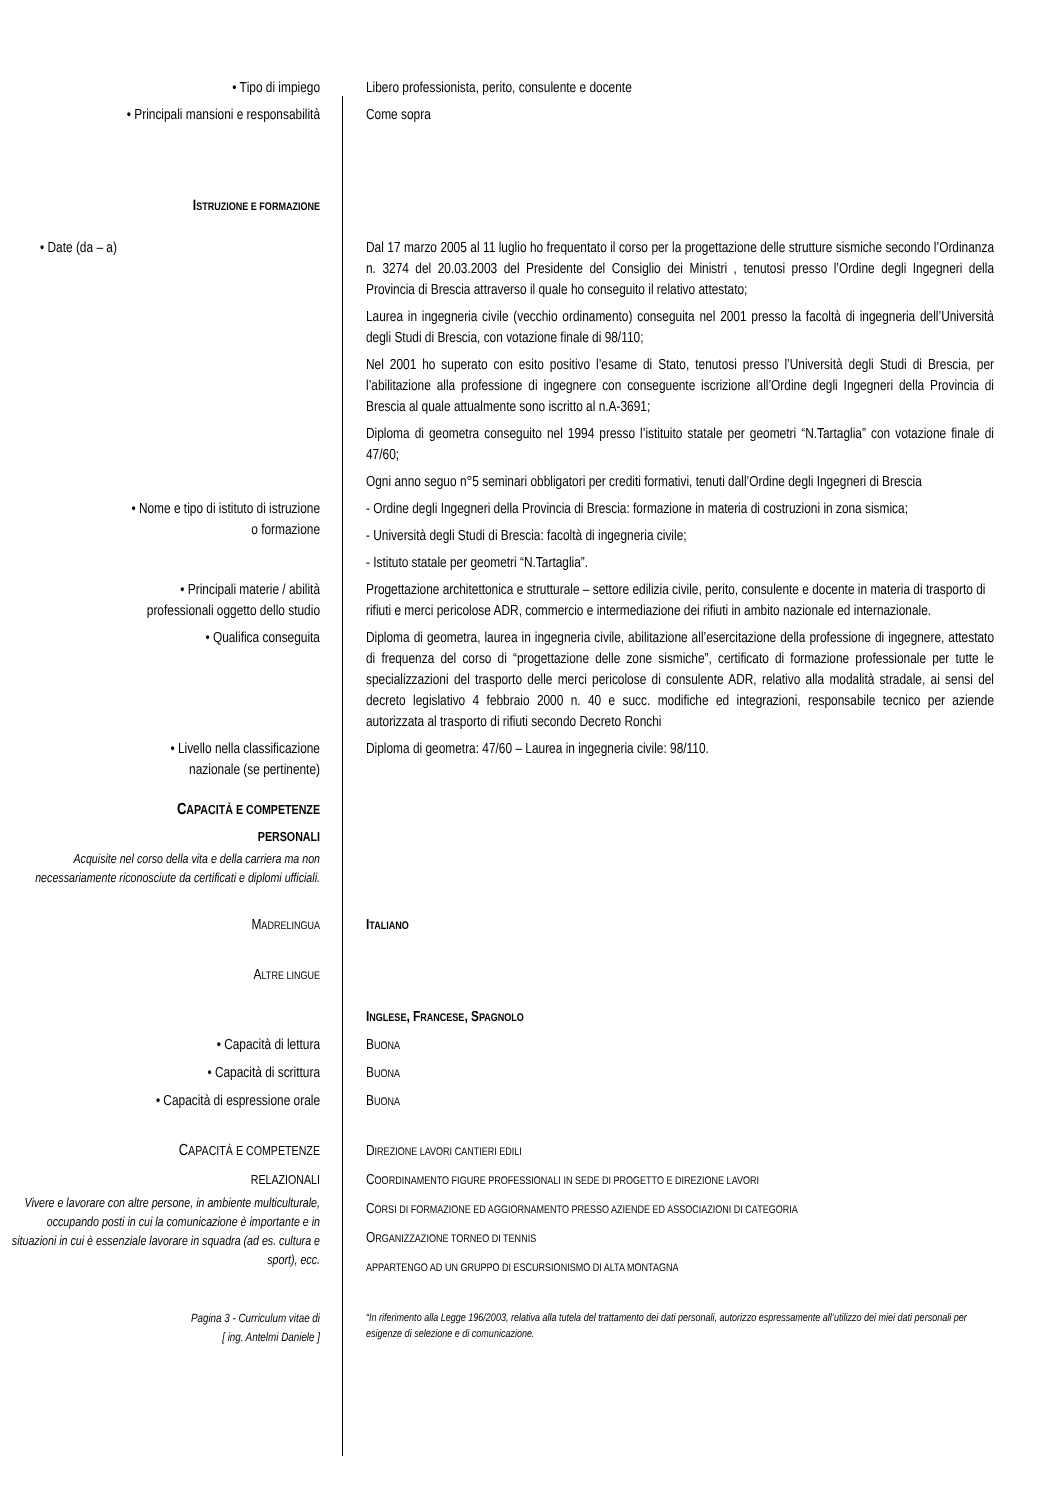• Tipo di impiego Libero professionista, perito, consulente e docente
• Principali mansioni e responsabilità
Come sopra
ISTRUZIONE E FORMAZIONE
• Date (da – a) Dal 17 marzo 2005 al 11 luglio ho frequentato il corso per la progettazione delle strutture sismiche secondo l’Ordinanza n. 3274 del 20.03.2003 del Presidente del Consiglio dei Ministri , tenutosi presso l’Ordine degli Ingegneri della Provincia di Brescia attraverso il quale ho conseguito il relativo attestato;
Laurea in ingegneria civile (vecchio ordinamento) conseguita nel 2001 presso la facoltà di ingegneria dell’Università degli Studi di Brescia, con votazione finale di 98/110;
Nel 2001 ho superato con esito positivo l’esame di Stato, tenutosi presso l’Università degli Studi di Brescia, per l’abilitazione alla professione di ingegnere con conseguente iscrizione all’Ordine degli Ingegneri della Provincia di Brescia al quale attualmente sono iscritto al n.A-3691;
Diploma di geometra conseguito nel 1994 presso l’istituito statale per geometri “N.Tartaglia” con votazione finale di 47/60;
Ogni anno seguo n°5 seminari obbligatori per crediti formativi, tenuti dall’Ordine degli Ingegneri di Brescia
• Nome e tipo di istituto di istruzione
o formazione
- Ordine degli Ingegneri della Provincia di Brescia: formazione in materia di costruzioni in zona sismica;
- Università degli Studi di Brescia: facoltà di ingegneria civile;
- Istituto statale per geometri “N.Tartaglia”.
• Principali materie / abilità
professionali oggetto dello studio
Progettazione architettonica e strutturale – settore edilizia civile, perito, consulente e docente in materia di trasporto di rifiuti e merci pericolose ADR, commercio e intermediazione dei rifiuti in ambito nazionale ed internazionale.
• Qualifica conseguita Diploma di geometra, laurea in ingegneria civile, abilitazione all’esercitazione della professione di ingegnere, attestato di frequenza del corso di “progettazione delle zone sismiche”, certificato di formazione professionale per tutte le specializzazioni del trasporto delle merci pericolose di consulente ADR, relativo alla modalità stradale, ai sensi del decreto legislativo 4 febbraio 2000 n. 40 e succ. modifiche ed integrazioni, responsabile tecnico per aziende autorizzata al trasporto di rifiuti secondo Decreto Ronchi
• Livello nella classificazione
nazionale (se pertinente)
Diploma di geometra: 47/60 – Laurea in ingegneria civile: 98/110.
CAPACITÀ E COMPETENZE
PERSONALI
Acquisite nel corso della vita e della carriera ma non necessariamente riconosciute da certificati e diplomi ufficiali.
MADRELINGUA
ITALIANO
ALTRE LINGUE
INGLESE, FRANCESE, SPAGNOLO
• Capacità di lettura BUONA
• Capacità di scrittura BUONA
• Capacità di espressione orale BUONA
CAPACITÀ E COMPETENZE
RELAZIONALI
Vivere e lavorare con altre persone, in ambiente multiculturale, occupando posti in cui la comunicazione è importante e in situazioni in cui è essenziale lavorare in squadra (ad es. cultura e sport), ecc.
DIREZIONE LAVORI CANTIERI EDILI
COORDINAMENTO FIGURE PROFESSIONALI IN SEDE DI PROGETTO E DIREZIONE LAVORI
CORSI DI FORMAZIONE ED AGGIORNAMENTO PRESSO AZIENDE ED ASSOCIAZIONI DI CATEGORIA
ORGANIZZAZIONE TORNEO DI TENNIS
APPARTENGO AD UN GRUPPO DI ESCURSIONISMO DI ALTA MONTAGNA
Pagina 3 - Curriculum vitae di
[ ing. Antelmi Daniele ]
“In riferimento alla Legge 196/2003, relativa alla tutela del trattamento dei dati personali, autorizzo espressamente all’utilizzo dei miei dati personali per esigenze di selezione e di comunicazione.